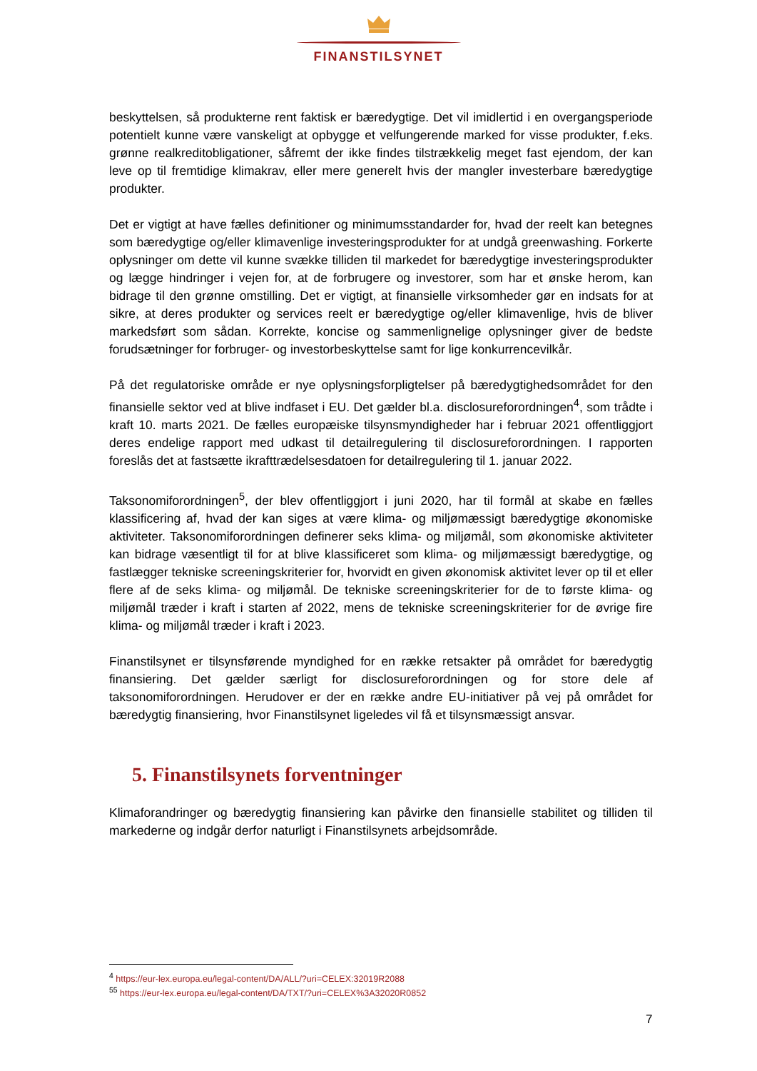FINANSTILSYNET
beskyttelsen, så produkterne rent faktisk er bæredygtige. Det vil imidlertid i en overgangsperiode potentielt kunne være vanskeligt at opbygge et velfungerende marked for visse produkter, f.eks. grønne realkreditobligationer, såfremt der ikke findes tilstrækkelig meget fast ejendom, der kan leve op til fremtidige klimakrav, eller mere generelt hvis der mangler investerbare bæredygtige produkter.
Det er vigtigt at have fælles definitioner og minimumsstandarder for, hvad der reelt kan betegnes som bæredygtige og/eller klimavenlige investeringsprodukter for at undgå greenwashing. Forkerte oplysninger om dette vil kunne svække tilliden til markedet for bæredygtige investeringsprodukter og lægge hindringer i vejen for, at de forbrugere og investorer, som har et ønske herom, kan bidrage til den grønne omstilling. Det er vigtigt, at finansielle virksomheder gør en indsats for at sikre, at deres produkter og services reelt er bæredygtige og/eller klimavenlige, hvis de bliver markedsført som sådan. Korrekte, koncise og sammenlignelige oplysninger giver de bedste forudsætninger for forbruger- og investorbeskyttelse samt for lige konkurrencevilkår.
På det regulatoriske område er nye oplysningsforpligtelser på bæredygtighedsområdet for den finansielle sektor ved at blive indfaset i EU. Det gælder bl.a. disclosureforordningen<sup>4</sup>, som trådte i kraft 10. marts 2021. De fælles europæiske tilsynsmyndigheder har i februar 2021 offentliggjort deres endelige rapport med udkast til detailregulering til disclosureforordningen. I rapporten foreslås det at fastsætte ikrafttrædelsesdatoen for detailregulering til 1. januar 2022.
Taksonomiforordningen<sup>5</sup>, der blev offentliggjort i juni 2020, har til formål at skabe en fælles klassificering af, hvad der kan siges at være klima- og miljømæssigt bæredygtige økonomiske aktiviteter. Taksonomiforordningen definerer seks klima- og miljømål, som økonomiske aktiviteter kan bidrage væsentligt til for at blive klassificeret som klima- og miljømæssigt bæredygtige, og fastlægger tekniske screeningskriterier for, hvorvidt en given økonomisk aktivitet lever op til et eller flere af de seks klima- og miljømål. De tekniske screeningskriterier for de to første klima- og miljømål træder i kraft i starten af 2022, mens de tekniske screeningskriterier for de øvrige fire klima- og miljømål træder i kraft i 2023.
Finanstilsynet er tilsynsførende myndighed for en række retsakter på området for bæredygtig finansiering. Det gælder særligt for disclosureforordningen og for store dele af taksonomiforordningen. Herudover er der en række andre EU-initiativer på vej på området for bæredygtig finansiering, hvor Finanstilsynet ligeledes vil få et tilsynsmæssigt ansvar.
5. Finanstilsynets forventninger
Klimaforandringer og bæredygtig finansiering kan påvirke den finansielle stabilitet og tilliden til markederne og indgår derfor naturligt i Finanstilsynets arbejdsområde.
<sup>4</sup> https://eur-lex.europa.eu/legal-content/DA/ALL/?uri=CELEX:32019R2088
<sup>55</sup> https://eur-lex.europa.eu/legal-content/DA/TXT/?uri=CELEX%3A32020R0852
7